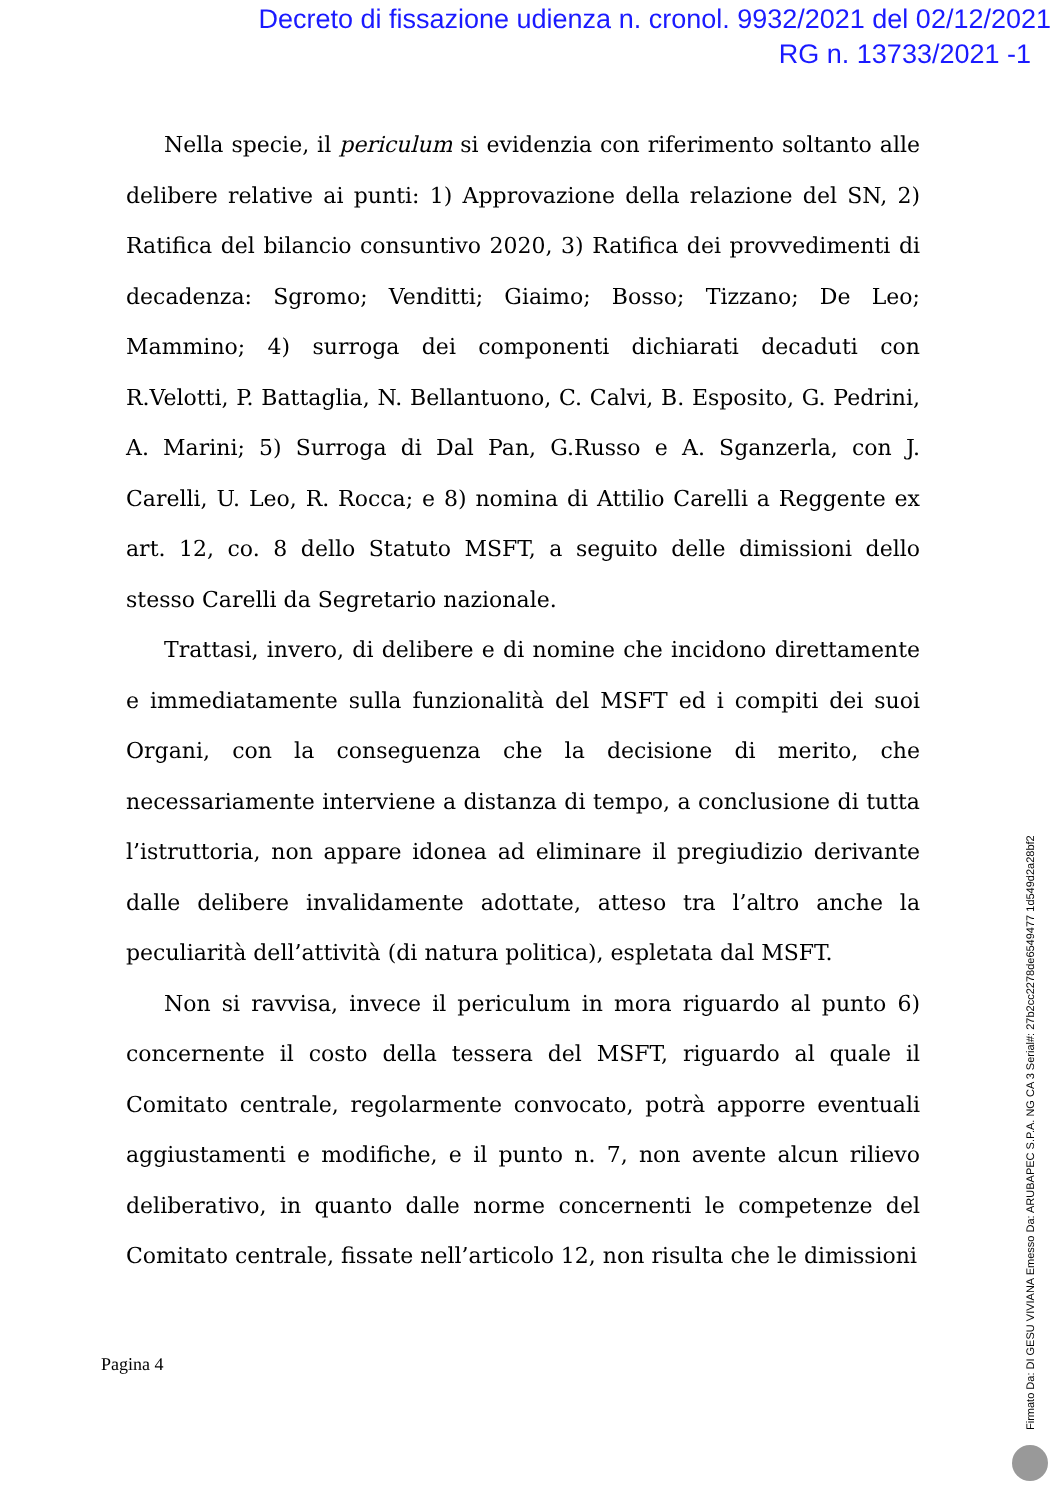Decreto di fissazione udienza n. cronol. 9932/2021 del 02/12/2021
RG n. 13733/2021 -1
Nella specie, il periculum si evidenzia con riferimento soltanto alle delibere relative ai punti: 1) Approvazione della relazione del SN, 2) Ratifica del bilancio consuntivo 2020, 3) Ratifica dei provvedimenti di decadenza: Sgromo; Venditti; Giaimo; Bosso; Tizzano; De Leo; Mammino; 4) surroga dei componenti dichiarati decaduti con R.Velotti, P. Battaglia, N. Bellantuono, C. Calvi, B. Esposito, G. Pedrini, A. Marini; 5) Surroga di Dal Pan, G.Russo e A. Sganzerla, con J. Carelli, U. Leo, R. Rocca; e 8) nomina di Attilio Carelli a Reggente ex art. 12, co. 8 dello Statuto MSFT, a seguito delle dimissioni dello stesso Carelli da Segretario nazionale.
Trattasi, invero, di delibere e di nomine che incidono direttamente e immediatamente sulla funzionalità del MSFT ed i compiti dei suoi Organi, con la conseguenza che la decisione di merito, che necessariamente interviene a distanza di tempo, a conclusione di tutta l’istruttoria, non appare idonea ad eliminare il pregiudizio derivante dalle delibere invalidamente adottate, atteso tra l’altro anche la peculiarità dell’attività (di natura politica), espletata dal MSFT.
Non si ravvisa, invece il periculum in mora riguardo al punto 6) concernente il costo della tessera del MSFT, riguardo al quale il Comitato centrale, regolarmente convocato, potrà apporre eventuali aggiustamenti e modifiche, e il punto n. 7, non avente alcun rilievo deliberativo, in quanto dalle norme concernenti le competenze del Comitato centrale, fissate nell’articolo 12, non risulta che le dimissioni
Pagina 4
Firmato Da: DI GESU VIVIANA Emesso Da: ARUBAPEC S.P.A. NG CA 3 Serial#: 27b2cc2278de6549477 1d549d2a28bf2